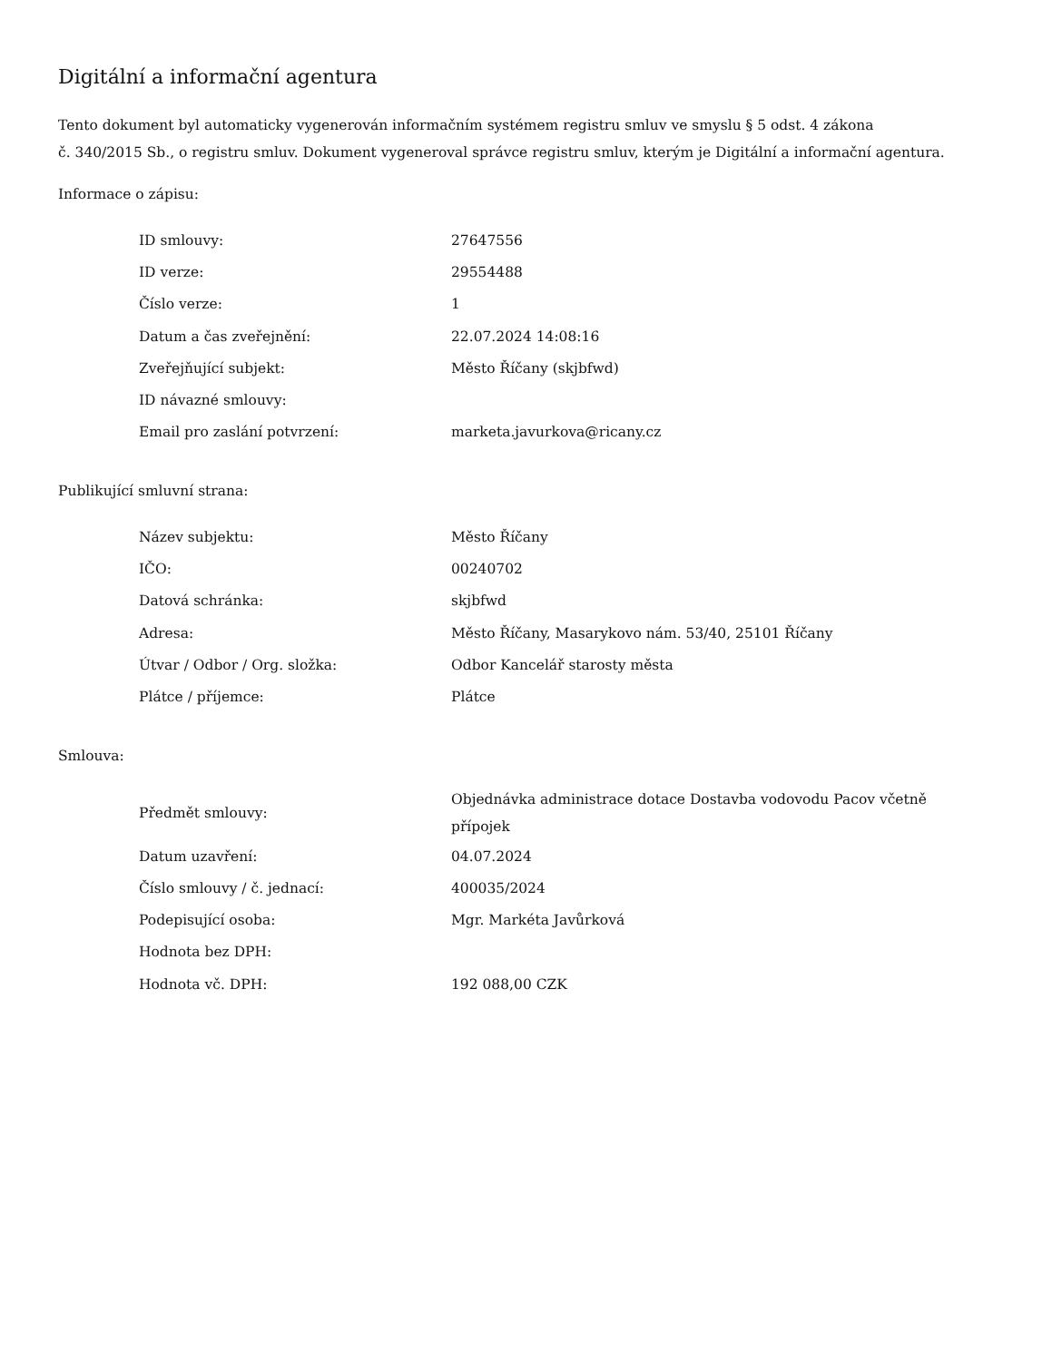Digitální a informační agentura
Tento dokument byl automaticky vygenerován informačním systémem registru smluv ve smyslu § 5 odst. 4 zákona
č. 340/2015 Sb., o registru smluv. Dokument vygeneroval správce registru smluv, kterým je Digitální a informační agentura.
Informace o zápisu:
| ID smlouvy: | 27647556 |
| ID verze: | 29554488 |
| Číslo verze: | 1 |
| Datum a čas zveřejnění: | 22.07.2024 14:08:16 |
| Zveřejňující subjekt: | Město Říčany (skjbfwd) |
| ID návazné smlouvy: | |
| Email pro zaslání potvrzení: | marketa.javurkova@ricany.cz |
Publikující smluvní strana:
| Název subjektu: | Město Říčany |
| IČO: | 00240702 |
| Datová schránka: | skjbfwd |
| Adresa: | Město Říčany, Masarykovo nám. 53/40, 25101 Říčany |
| Útvar / Odbor / Org. složka: | Odbor Kancelář starosty města |
| Plátce / příjemce: | Plátce |
Smlouva:
| Předmět smlouvy: | Objednávka administrace dotace Dostavba vodovodu Pacov včetně přípojek |
| Datum uzavření: | 04.07.2024 |
| Číslo smlouvy / č. jednací: | 400035/2024 |
| Podepisující osoba: | Mgr. Markéta Javůrková |
| Hodnota bez DPH: | |
| Hodnota vč. DPH: | 192 088,00 CZK |